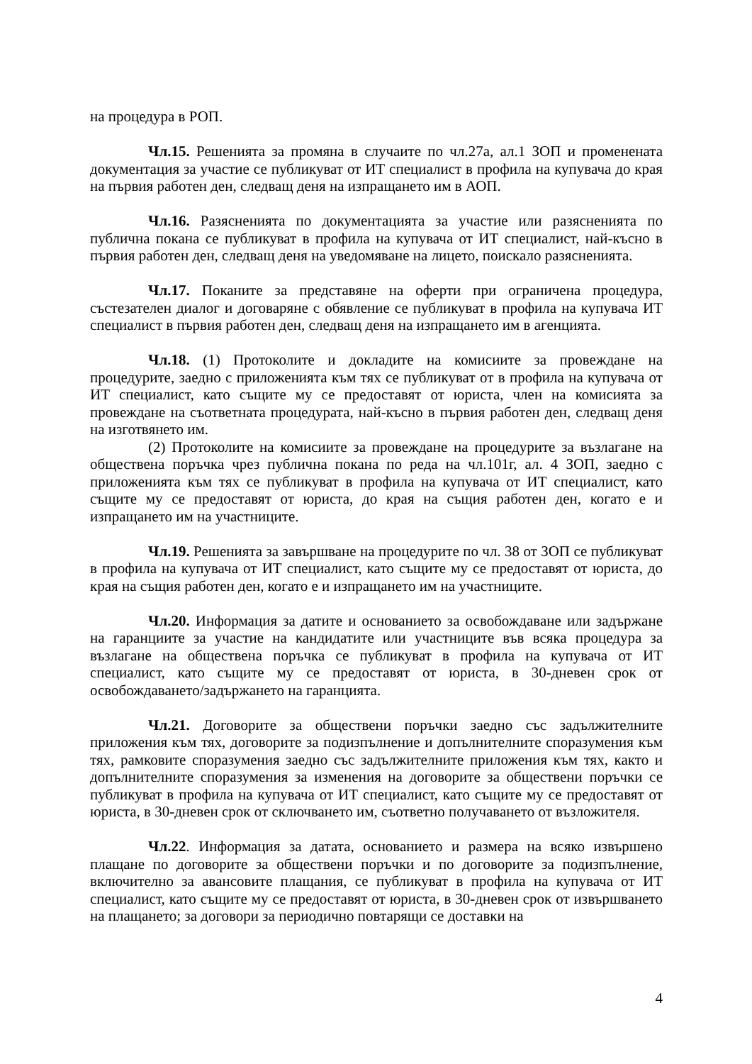на процедура в РОП.
Чл.15. Решенията за промяна в случаите по чл.27а, ал.1 ЗОП и променената документация за участие се публикуват от ИТ специалист в профила на купувача до края на първия работен ден, следващ деня на изпращането им в АОП.
Чл.16. Разясненията по документацията за участие или разясненията по публична покана се публикуват в профила на купувача от ИТ специалист, най-късно в първия работен ден, следващ деня на уведомяване на лицето, поискало разясненията.
Чл.17. Поканите за представяне на оферти при ограничена процедура, състезателен диалог и договаряне с обявление се публикуват в профила на купувача ИТ специалист в първия работен ден, следващ деня на изпращането им в агенцията.
Чл.18. (1) Протоколите и докладите на комисиите за провеждане на процедурите, заедно с приложенията към тях се публикуват от в профила на купувача от ИТ специалист, като същите му се предоставят от юриста, член на комисията за провеждане на съответната процедурата, най-късно в първия работен ден, следващ деня на изготвянето им.
(2) Протоколите на комисиите за провеждане на процедурите за възлагане на обществена поръчка чрез публична покана по реда на чл.101г, ал. 4 ЗОП, заедно с приложенията към тях се публикуват в профила на купувача от ИТ специалист, като същите му се предоставят от юриста, до края на същия работен ден, когато е и изпращането им на участниците.
Чл.19. Решенията за завършване на процедурите по чл. 38 от ЗОП се публикуват в профила на купувача от ИТ специалист, като същите му се предоставят от юриста, до края на същия работен ден, когато е и изпращането им на участниците.
Чл.20. Информация за датите и основанието за освобождаване или задържане на гаранциите за участие на кандидатите или участниците във всяка процедура за възлагане на обществена поръчка се публикуват в профила на купувача от ИТ специалист, като същите му се предоставят от юриста, в 30-дневен срок от освобождаването/задържането на гаранцията.
Чл.21. Договорите за обществени поръчки заедно със задължителните приложения към тях, договорите за подизпълнение и допълнителните споразумения към тях, рамковите споразумения заедно със задължителните приложения към тях, както и допълнителните споразумения за изменения на договорите за обществени поръчки се публикуват в профила на купувача от ИТ специалист, като същите му се предоставят от юриста, в 30-дневен срок от сключването им, съответно получаването от възложителя.
Чл.22. Информация за датата, основанието и размера на всяко извършено плащане по договорите за обществени поръчки и по договорите за подизпълнение, включително за авансовите плащания, се публикуват в профила на купувача от ИТ специалист, като същите му се предоставят от юриста, в 30-дневен срок от извършването на плащането; за договори за периодично повтарящи се доставки на
4